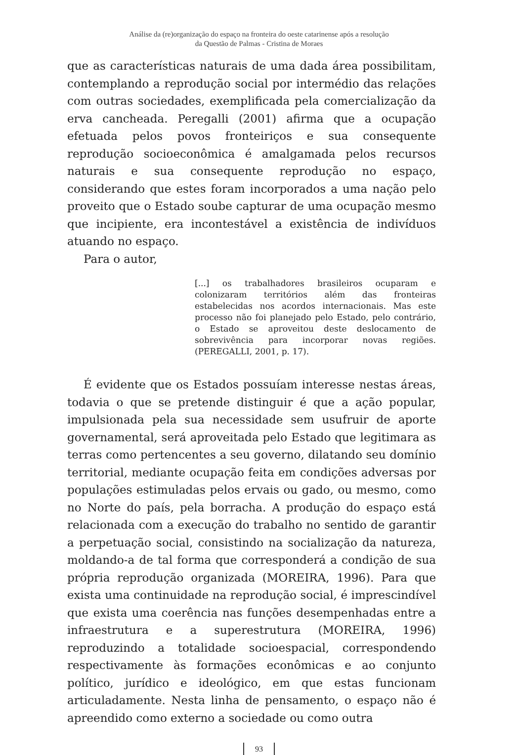Análise da (re)organização do espaço na fronteira do oeste catarinense após a resolução
da Questão de Palmas - Cristina de Moraes
que as características naturais de uma dada área possibilitam, contemplando a reprodução social por intermédio das relações com outras sociedades, exemplificada pela comercialização da erva cancheada. Peregalli (2001) afirma que a ocupação efetuada pelos povos fronteiriços e sua consequente reprodução socioeconômica é amalgamada pelos recursos naturais e sua consequente reprodução no espaço, considerando que estes foram incorporados a uma nação pelo proveito que o Estado soube capturar de uma ocupação mesmo que incipiente, era incontestável a existência de indivíduos atuando no espaço.
Para o autor,
[...] os trabalhadores brasileiros ocuparam e colonizaram territórios além das fronteiras estabelecidas nos acordos internacionais. Mas este processo não foi planejado pelo Estado, pelo contrário, o Estado se aproveitou deste deslocamento de sobrevivência para incorporar novas regiões. (PEREGALLI, 2001, p. 17).
É evidente que os Estados possuíam interesse nestas áreas, todavia o que se pretende distinguir é que a ação popular, impulsionada pela sua necessidade sem usufruir de aporte governamental, será aproveitada pelo Estado que legitimara as terras como pertencentes a seu governo, dilatando seu domínio territorial, mediante ocupação feita em condições adversas por populações estimuladas pelos ervais ou gado, ou mesmo, como no Norte do país, pela borracha. A produção do espaço está relacionada com a execução do trabalho no sentido de garantir a perpetuação social, consistindo na socialização da natureza, moldando-a de tal forma que corresponderá a condição de sua própria reprodução organizada (MOREIRA, 1996). Para que exista uma continuidade na reprodução social, é imprescindível que exista uma coerência nas funções desempenhadas entre a infraestrutura e a superestrutura (MOREIRA, 1996) reproduzindo a totalidade socioespacial, correspondendo respectivamente às formações econômicas e ao conjunto político, jurídico e ideológico, em que estas funcionam articuladamente. Nesta linha de pensamento, o espaço não é apreendido como externo a sociedade ou como outra
93